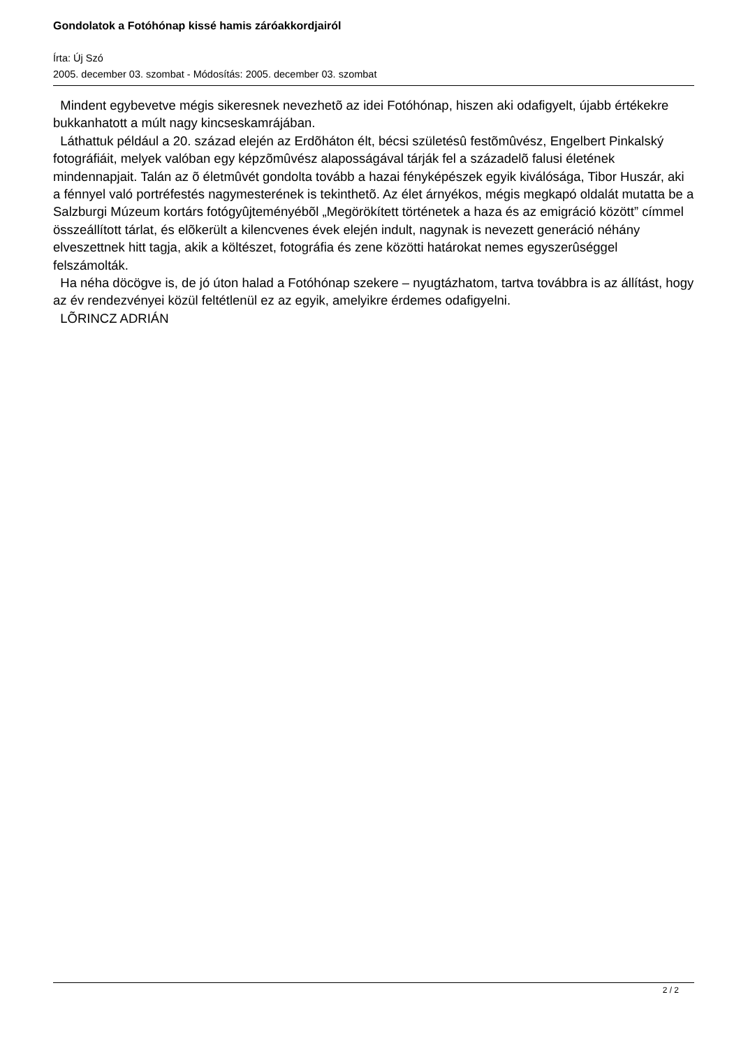Gondolatok a Fotóhónap kissé hamis záróakkordjairól
Írta: Új Szó
2005. december 03. szombat - Módosítás: 2005. december 03. szombat
Mindent egybevetve mégis sikeresnek nevezhetõ az idei Fotóhónap, hiszen aki odafigyelt, újabb értékekre bukkanhatott a múlt nagy kincseskamrájában.
Láthattuk például a 20. század elején az Erdõháton élt, bécsi születésû festõmûvész, Engelbert Pinkalský fotográfiáit, melyek valóban egy képzõmûvész alaposságával tárják fel a századelõ falusi életének mindennapjait. Talán az õ életmûvét gondolta tovább a hazai fényképészek egyik kiválósága, Tibor Huszár, aki a fénnyel való portréfestés nagymesterének is tekinthetõ. Az élet árnyékos, mégis megkapó oldalát mutatta be a Salzburgi Múzeum kortárs fotógyûjteményébõl „Megörökített történetek a haza és az emigráció között” címmel összeállított tárlat, és elõkerült a kilencvenes évek elején indult, nagynak is nevezett generáció néhány elveszettnek hitt tagja, akik a költészet, fotográfia és zene közötti határokat nemes egyszerûséggel felszámolták.
Ha néha döcögve is, de jó úton halad a Fotóhónap szekere – nyugtázhatom, tartva továbbra is az állítást, hogy az év rendezvényei közül feltétlenül ez az egyik, amelyikre érdemes odafigyelni.
LÕRINCZ ADRIÁN
2 / 2